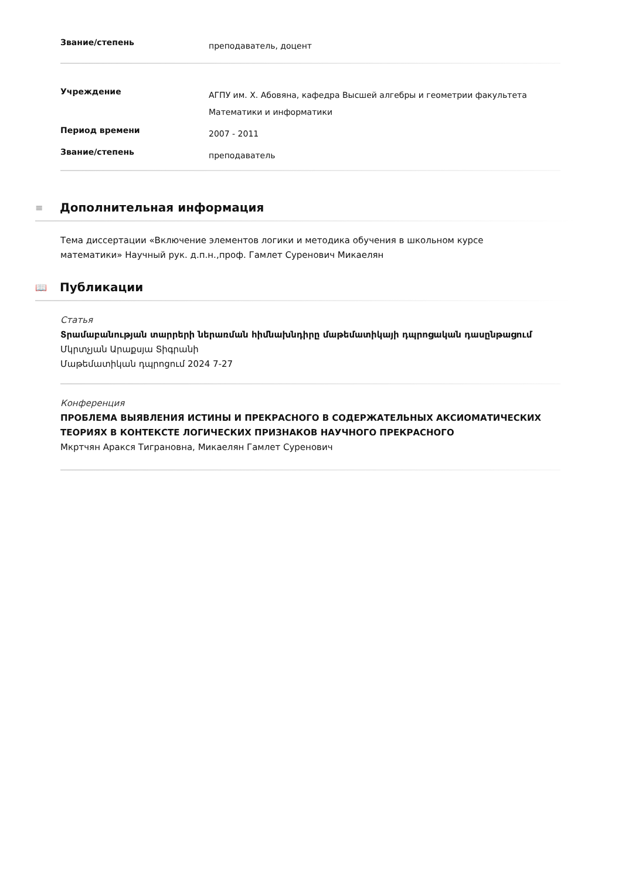| Звание/степень | преподаватель, доцент |
| Учреждение | АГПУ им. Х. Абовяна, кафедра Высшей алгебры и геометрии факультета Математики и информатики |
| Период времени | 2007 - 2011 |
| Звание/степень | преподаватель |
≡ Дополнительная информация
Тема диссертации «Включение элементов логики и методика обучения в школьном курсе математики» Научный рук. д.п.н.,проф. Гамлет Суренович Микаелян
📖 Публикации
Статья
Տրամաբանության տարրերի ներառման հիմնախնդիրը մաթեմատիկայի դպրոցական դասընթացում
Մկրտչյան Արաքսյա Տիգրանի
Մաթեմատիկան դպրոցում 2024 7-27
Конференция
ПРОБЛЕМА ВЫЯВЛЕНИЯ ИСТИНЫ И ПРЕКРАСНОГО В СОДЕРЖАТЕЛЬНЫХ АКСИОМАТИЧЕСКИХ ТЕОРИЯХ В КОНТЕКСТЕ ЛОГИЧЕСКИХ ПРИЗНАКОВ НАУЧНОГО ПРЕКРАСНОГО
Мкртчян Аракся Тиграновна, Микаелян Гамлет Суренович